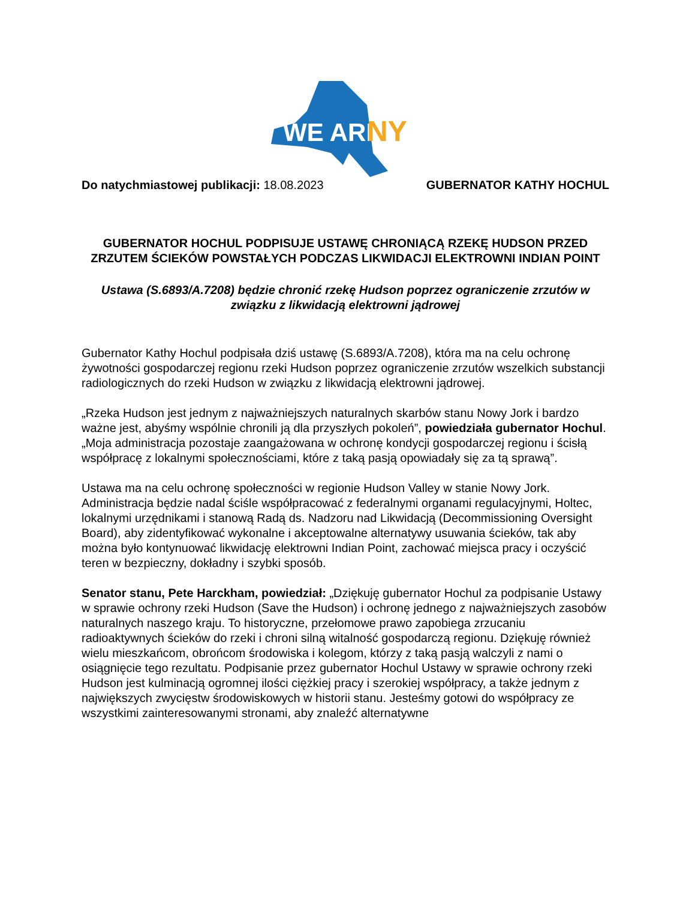WE ARE
NY
Do natychmiastowej publikacji: 18.08.2023 GUBERNATOR KATHY HOCHUL
GUBERNATOR HOCHUL PODPISUJE USTAWĘ CHRONIĄCĄ RZEKĘ HUDSON PRZED ZRZUTEM ŚCIEKÓW POWSTAŁYCH PODCZAS LIKWIDACJI ELEKTROWNI INDIAN POINT
Ustawa (S.6893/A.7208) będzie chronić rzekę Hudson poprzez ograniczenie zrzutów w związku z likwidacją elektrowni jądrowej
Gubernator Kathy Hochul podpisała dziś ustawę (S.6893/A.7208), która ma na celu ochronę żywotności gospodarczej regionu rzeki Hudson poprzez ograniczenie zrzutów wszelkich substancji radiologicznych do rzeki Hudson w związku z likwidacją elektrowni jądrowej.
„Rzeka Hudson jest jednym z najważniejszych naturalnych skarbów stanu Nowy Jork i bardzo ważne jest, abyśmy wspólnie chronili ją dla przyszłych pokoleń”, powiedziała gubernator Hochul. „Moja administracja pozostaje zaangażowana w ochronę kondycji gospodarczej regionu i ścisłą współpracę z lokalnymi społecznościami, które z taką pasją opowiadały się za tą sprawą”.
Ustawa ma na celu ochronę społeczności w regionie Hudson Valley w stanie Nowy Jork. Administracja będzie nadal ściśle współpracować z federalnymi organami regulacyjnymi, Holtec, lokalnymi urzędnikami i stanową Radą ds. Nadzoru nad Likwidacją (Decommissioning Oversight Board), aby zidentyfikować wykonalne i akceptowalne alternatywy usuwania ścieków, tak aby można było kontynuować likwidację elektrowni Indian Point, zachować miejsca pracy i oczyścić teren w bezpieczny, dokładny i szybki sposób.
Senator stanu, Pete Harckham, powiedział: „Dziękuję gubernator Hochul za podpisanie Ustawy w sprawie ochrony rzeki Hudson (Save the Hudson) i ochronę jednego z najważniejszych zasobów naturalnych naszego kraju. To historyczne, przełomowe prawo zapobiega zrzucaniu radioaktywnych ścieków do rzeki i chroni silną witalność gospodarczą regionu. Dziękuję również wielu mieszkańcom, obrońcom środowiska i kolegom, którzy z taką pasją walczyli z nami o osiągnięcie tego rezultatu. Podpisanie przez gubernator Hochul Ustawy w sprawie ochrony rzeki Hudson jest kulminacją ogromnej ilości ciężkiej pracy i szerokiej współpracy, a także jednym z największych zwycięstw środowiskowych w historii stanu. Jesteśmy gotowi do współpracy ze wszystkimi zainteresowanymi stronami, aby znaleźć alternatywne